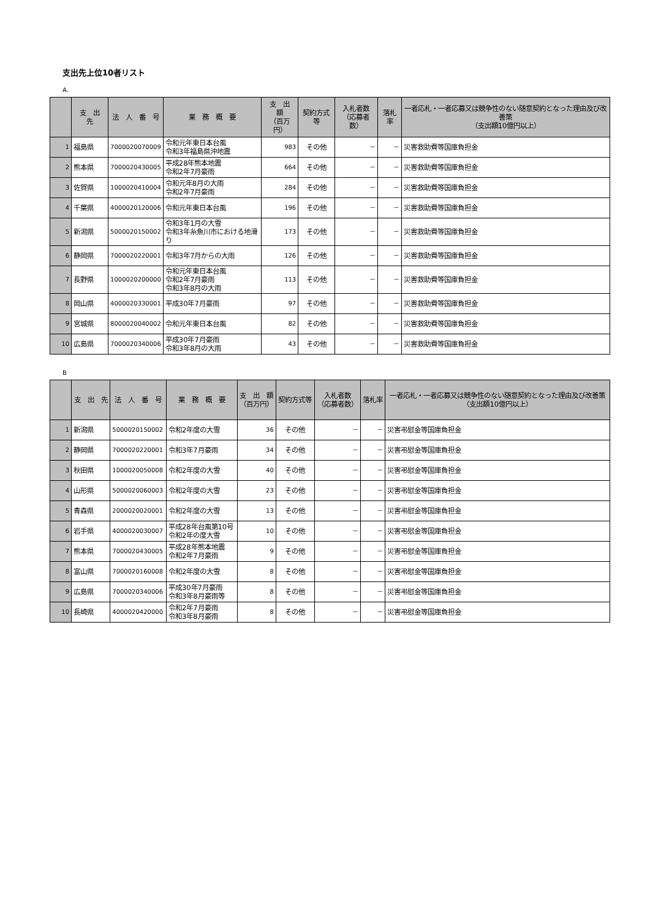支出先上位10者リスト
A.
| | 支 出 先 | 法 人 番 号 | 業 務 概 要 | 支 出 額 （百万円） | 契約方式等 | 入札者数 （応募者数） | 落札率 | 一者応札・一者応募又は競争性のない随意契約となった理由及び改善策 （支出額10億円以上） |
| --- | --- | --- | --- | --- | --- | --- | --- | --- |
| 1 | 福島県 | 7000020070009 | 令和元年東日本台風 令和3年福島県沖地震 | 983 | その他 | － | － | 災害救助費等国庫負担金 |
| 2 | 熊本県 | 7000020430005 | 平成28年熊本地震 令和2年7月豪雨 | 664 | その他 | － | － | 災害救助費等国庫負担金 |
| 3 | 佐賀県 | 1000020410004 | 令和元年8月の大雨 令和2年7月豪雨 | 284 | その他 | － | － | 災害救助費等国庫負担金 |
| 4 | 千葉県 | 4000020120006 | 令和元年東日本台風 | 196 | その他 | － | － | 災害救助費等国庫負担金 |
| 5 | 新潟県 | 5000020150002 | 令和3年1月の大雪 令和3年糸魚川市における地滑り | 173 | その他 | － | － | 災害救助費等国庫負担金 |
| 6 | 静岡県 | 7000020220001 | 令和3年7月からの大雨 | 126 | その他 | － | － | 災害救助費等国庫負担金 |
| 7 | 長野県 | 1000020200000 | 令和元年東日本台風 令和2年7月豪雨 令和3年8月の大雨 | 113 | その他 | － | － | 災害救助費等国庫負担金 |
| 8 | 岡山県 | 4000020330001 | 平成30年7月豪雨 | 97 | その他 | － | － | 災害救助費等国庫負担金 |
| 9 | 宮城県 | 8000020040002 | 令和元年東日本台風 | 82 | その他 | － | － | 災害救助費等国庫負担金 |
| 10 | 広島県 | 7000020340006 | 平成30年7月豪雨 令和3年8月の大雨 | 43 | その他 | － | － | 災害救助費等国庫負担金 |
B
| | 支 出 先 | 法 人 番 号 | 業 務 概 要 | 支 出 額 （百万円） | 契約方式等 | 入札者数 （応募者数） | 落札率 | 一者応札・一者応募又は競争性のない随意契約となった理由及び改善策 （支出額10億円以上） |
| --- | --- | --- | --- | --- | --- | --- | --- | --- |
| 1 | 新潟県 | 5000020150002 | 令和2年度の大雪 | 36 | その他 | － | － | 災害弔慰金等国庫負担金 |
| 2 | 静岡県 | 7000020220001 | 令和3年7月豪雨 | 34 | その他 | － | － | 災害弔慰金等国庫負担金 |
| 3 | 秋田県 | 1000020050008 | 令和2年度の大雪 | 40 | その他 | － | － | 災害弔慰金等国庫負担金 |
| 4 | 山形県 | 5000020060003 | 令和2年度の大雪 | 23 | その他 | － | － | 災害弔慰金等国庫負担金 |
| 5 | 青森県 | 2000020020001 | 令和2年度の大雪 | 13 | その他 | － | － | 災害弔慰金等国庫負担金 |
| 6 | 岩手県 | 4000020030007 | 平成28年台風第10号 令和2年の度大雪 | 10 | その他 | － | － | 災害弔慰金等国庫負担金 |
| 7 | 熊本県 | 7000020430005 | 平成28年熊本地震 令和2年7月豪雨 | 9 | その他 | － | － | 災害弔慰金等国庫負担金 |
| 8 | 富山県 | 7000020160008 | 令和2年度の大雪 | 8 | その他 | － | － | 災害弔慰金等国庫負担金 |
| 9 | 広島県 | 7000020340006 | 平成30年7月豪雨 令和3年8月豪雨等 | 8 | その他 | － | － | 災害弔慰金等国庫負担金 |
| 10 | 長崎県 | 4000020420000 | 令和2年7月豪雨 令和3年8月豪雨 | 8 | その他 | － | － | 災害弔慰金等国庫負担金 |